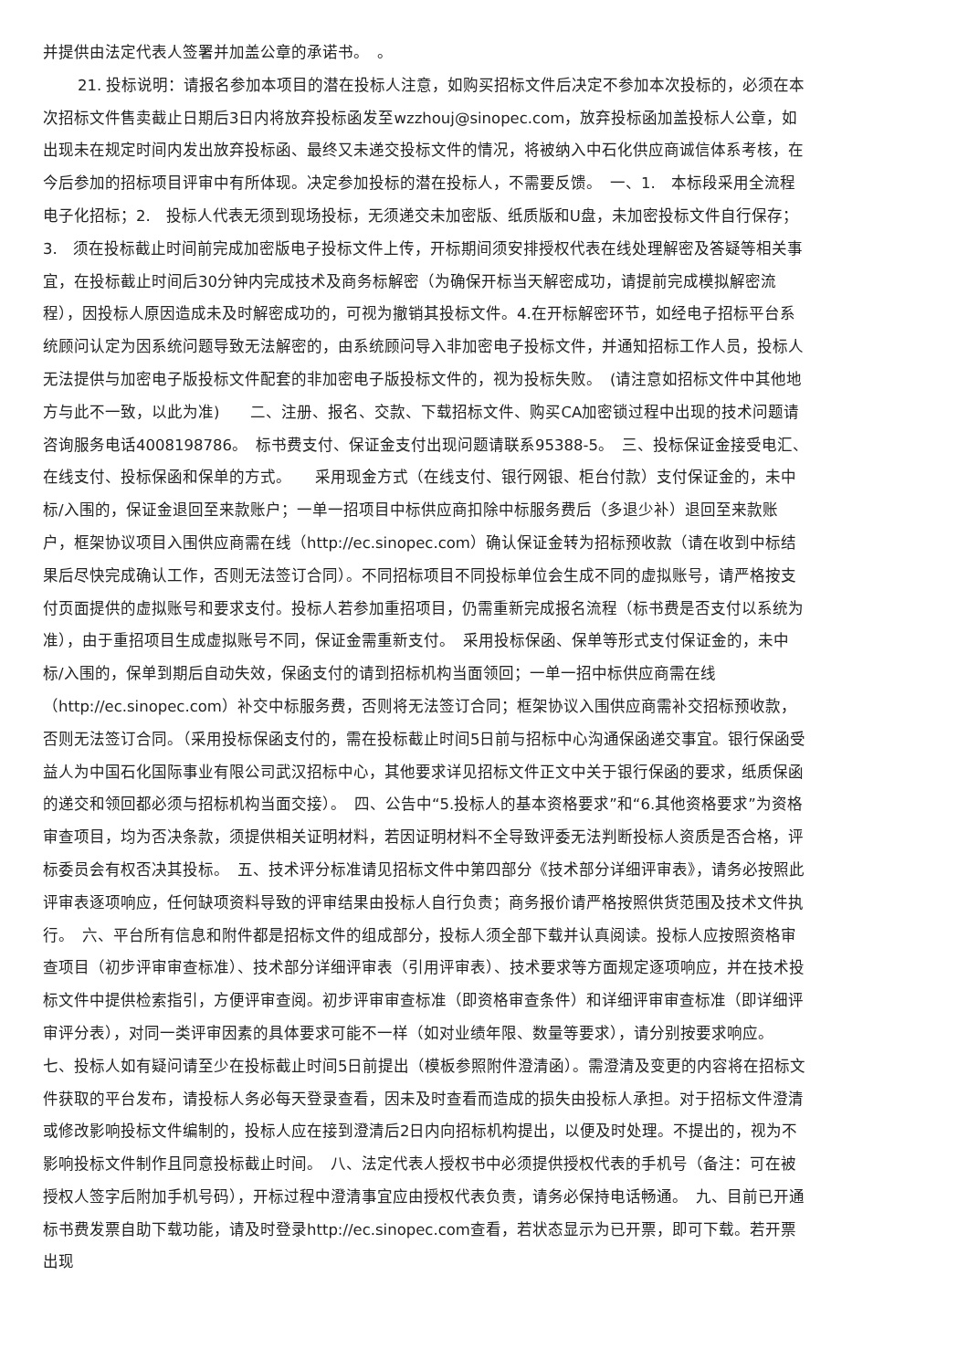并提供由法定代表人签署并加盖公章的承诺书。　。
21. 投标说明：请报名参加本项目的潜在投标人注意，如购买招标文件后决定不参加本次投标的，必须在本次招标文件售卖截止日期后3日内将放弃投标函发至wzzhouj@sinopec.com，放弃投标函加盖投标人公章，如出现未在规定时间内发出放弃投标函、最终又未递交投标文件的情况，将被纳入中石化供应商诚信体系考核，在今后参加的招标项目评审中有所体现。决定参加投标的潜在投标人，不需要反馈。　一、1.　本标段采用全流程电子化招标；2.　投标人代表无须到现场投标，无须递交未加密版、纸质版和U盘，未加密投标文件自行保存；3.　须在投标截止时间前完成加密版电子投标文件上传，开标期间须安排授权代表在线处理解密及答疑等相关事宜，在投标截止时间后30分钟内完成技术及商务标解密（为确保开标当天解密成功，请提前完成模拟解密流程），因投标人原因造成未及时解密成功的，可视为撤销其投标文件。4.在开标解密环节，如经电子招标平台系统顾问认定为因系统问题导致无法解密的，由系统顾问导入非加密电子投标文件，并通知招标工作人员，投标人无法提供与加密电子版投标文件配套的非加密电子版投标文件的，视为投标失败。　(请注意如招标文件中其他地方与此不一致，以此为准)　　二、注册、报名、交款、下载招标文件、购买CA加密锁过程中出现的技术问题请咨询服务电话4008198786。　标书费支付、保证金支付出现问题请联系95388-5。　三、投标保证金接受电汇、在线支付、投标保函和保单的方式。　　采用现金方式（在线支付、银行网银、柜台付款）支付保证金的，未中标/入围的，保证金退回至来款账户；一单一招项目中标供应商扣除中标服务费后（多退少补）退回至来款账户，框架协议项目入围供应商需在线（http://ec.sinopec.com）确认保证金转为招标预收款（请在收到中标结果后尽快完成确认工作，否则无法签订合同）。不同招标项目不同投标单位会生成不同的虚拟账号，请严格按支付页面提供的虚拟账号和要求支付。投标人若参加重招项目，仍需重新完成报名流程（标书费是否支付以系统为准），由于重招项目生成虚拟账号不同，保证金需重新支付。　采用投标保函、保单等形式支付保证金的，未中标/入围的，保单到期后自动失效，保函支付的请到招标机构当面领回；一单一招中标供应商需在线（http://ec.sinopec.com）补交中标服务费，否则将无法签订合同；框架协议入围供应商需补交招标预收款，否则无法签订合同。（采用投标保函支付的，需在投标截止时间5日前与招标中心沟通保函递交事宜。银行保函受益人为中国石化国际事业有限公司武汉招标中心，其他要求详见招标文件正文中关于银行保函的要求，纸质保函的递交和领回都必须与招标机构当面交接）。　四、公告中“5.投标人的基本资格要求”和“6.其他资格要求”为资格审查项目，均为否决条款，须提供相关证明材料，若因证明材料不全导致评委无法判断投标人资质是否合格，评标委员会有权否决其投标。　五、技术评分标准请见招标文件中第四部分《技术部分详细评审表》，请务必按照此评审表逐项响应，任何缺项资料导致的评审结果由投标人自行负责；商务报价请严格按照供货范围及技术文件执行。　六、平台所有信息和附件都是招标文件的组成部分，投标人须全部下载并认真阅读。投标人应按照资格审查项目（初步评审审查标准）、技术部分详细评审表（引用评审表）、技术要求等方面规定逐项响应，并在技术投标文件中提供检索指引，方便评审查阅。初步评审审查标准（即资格审查条件）和详细评审审查标准（即详细评审评分表），对同一类评审因素的具体要求可能不一样（如对业绩年限、数量等要求），请分别按要求响应。　七、投标人如有疑问请至少在投标截止时间5日前提出（模板参照附件澄清函）。需澄清及变更的内容将在招标文件获取的平台发布，请投标人务必每天登录查看，因未及时查看而造成的损失由投标人承担。对于招标文件澄清或修改影响投标文件编制的，投标人应在接到澄清后2日内向招标机构提出，以便及时处理。不提出的，视为不影响投标文件制作且同意投标截止时间。　八、法定代表人授权书中必须提供授权代表的手机号（备注：可在被授权人签字后附加手机号码），开标过程中澄清事宜应由授权代表负责，请务必保持电话畅通。　九、目前已开通标书费发票自助下载功能，请及时登录http://ec.sinopec.com查看，若状态显示为已开票，即可下载。若开票出现